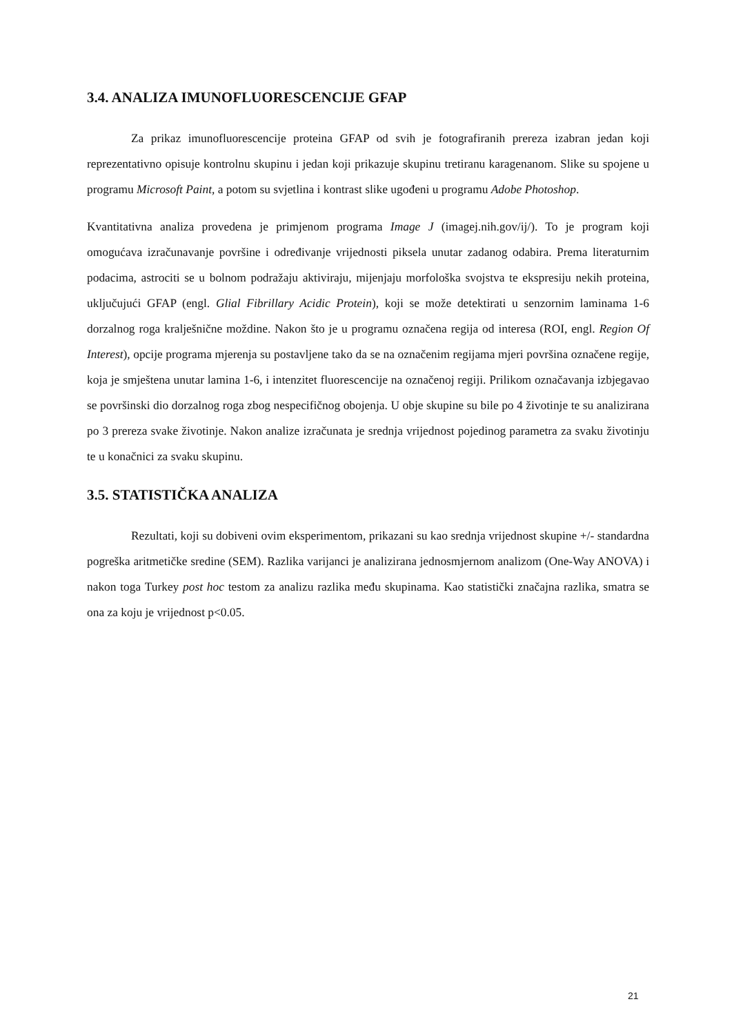3.4. ANALIZA IMUNOFLUORESCENCIJE GFAP
Za prikaz imunofluorescencije proteina GFAP od svih je fotografiranih prereza izabran jedan koji reprezentativno opisuje kontrolnu skupinu i jedan koji prikazuje skupinu tretiranu karagenanom. Slike su spojene u programu Microsoft Paint, a potom su svjetlina i kontrast slike ugođeni u programu Adobe Photoshop.
Kvantitativna analiza provedena je primjenom programa Image J (imagej.nih.gov/ij/). To je program koji omogućava izračunavanje površine i određivanje vrijednosti piksela unutar zadanog odabira. Prema literaturnim podacima, astrociti se u bolnom podražaju aktiviraju, mijenjaju morfološka svojstva te ekspresiju nekih proteina, uključujući GFAP (engl. Glial Fibrillary Acidic Protein), koji se može detektirati u senzornim laminama 1-6 dorzalnog roga kralješnične moždine. Nakon što je u programu označena regija od interesa (ROI, engl. Region Of Interest), opcije programa mjerenja su postavljene tako da se na označenim regijama mjeri površina označene regije, koja je smještena unutar lamina 1-6, i intenzitet fluorescencije na označenoj regiji. Prilikom označavanja izbjegavao se površinski dio dorzalnog roga zbog nespecifičnog obojenja. U obje skupine su bile po 4 životinje te su analizirana po 3 prereza svake životinje. Nakon analize izračunata je srednja vrijednost pojedinog parametra za svaku životinju te u konačnici za svaku skupinu.
3.5. STATISTIČKA ANALIZA
Rezultati, koji su dobiveni ovim eksperimentom, prikazani su kao srednja vrijednost skupine +/- standardna pogreška aritmetičke sredine (SEM). Razlika varijanci je analizirana jednosmjernom analizom (One-Way ANOVA) i nakon toga Turkey post hoc testom za analizu razlika među skupinama. Kao statistički značajna razlika, smatra se ona za koju je vrijednost p<0.05.
21